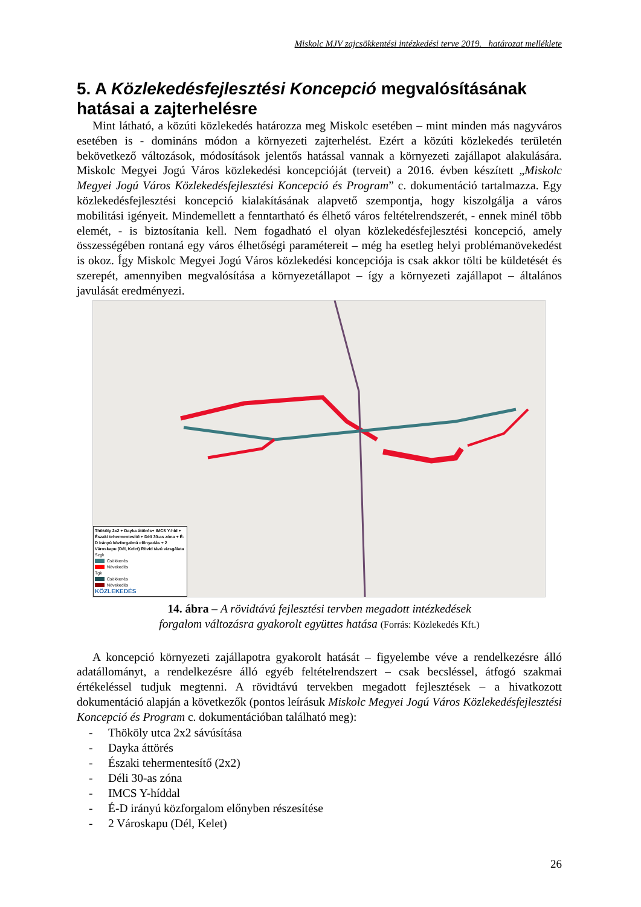Miskolc MJV zajcsökkentési intézkedési terve 2019. határozat melléklete
5. A Közlekedésfejlesztési Koncepció megvalósításának hatásai a zajterhelésre
Mint látható, a közúti közlekedés határozza meg Miskolc esetében – mint minden más nagyváros esetében is - domináns módon a környezeti zajterhelést. Ezért a közúti közlekedés területén bekövetkező változások, módosítások jelentős hatással vannak a környezeti zajállapot alakulására. Miskolc Megyei Jogú Város közlekedési koncepcióját (terveit) a 2016. évben készített „Miskolc Megyei Jogú Város Közlekedésfejlesztési Koncepció és Program” c. dokumentáció tartalmazza. Egy közlekedésfejlesztési koncepció kialakításának alapvető szempontja, hogy kiszolgálja a város mobilitási igényeit. Mindemellett a fenntartható és élhető város feltételrendszerét, - ennek minél több elemét, - is biztosítania kell. Nem fogadható el olyan közlekedésfejlesztési koncepció, amely összességében rontaná egy város élhetőségi paramétereit – még ha esetleg helyi problémanövekedést is okoz. Így Miskolc Megyei Jogú Város közlekedési koncepciója is csak akkor tölti be küldetését és szerepét, amennyiben megvalósítása a környezetállapot – így a környezeti zajállapot – általános javulását eredményezi.
Thököly 2x2 + Dayka áttörés+ IMCS Y-híd + Északi tehermentesítő + Déli 30-as zóna + É-D irányú közforgalmú előnyadás + 2 Városkapu (Dél, Kelet) Rövid távú vizsgálata
Szgk
Csökkenés
Növekedés
Tgk
Csökkenés
Növekedés
KÖZLEKEDÉS
14. ábra – A rövidtávú fejlesztési tervben megadott intézkedések
forgalom változásra gyakorolt együttes hatása (Forrás: Közlekedés Kft.)
A koncepció környezeti zajállapotra gyakorolt hatását – figyelembe véve a rendelkezésre álló adatállományt, a rendelkezésre álló egyéb feltételrendszert – csak becsléssel, átfogó szakmai értékeléssel tudjuk megtenni. A rövidtávú tervekben megadott fejlesztések – a hivatkozott dokumentáció alapján a következők (pontos leírásuk Miskolc Megyei Jogú Város Közlekedésfejlesztési Koncepció és Program c. dokumentációban található meg):
- Thököly utca 2x2 sávúsítása
- Dayka áttörés
- Északi tehermentesítő (2x2)
- Déli 30-as zóna
- IMCS Y-híddal
- É-D irányú közforgalom előnyben részesítése
- 2 Városkapu (Dél, Kelet)
26